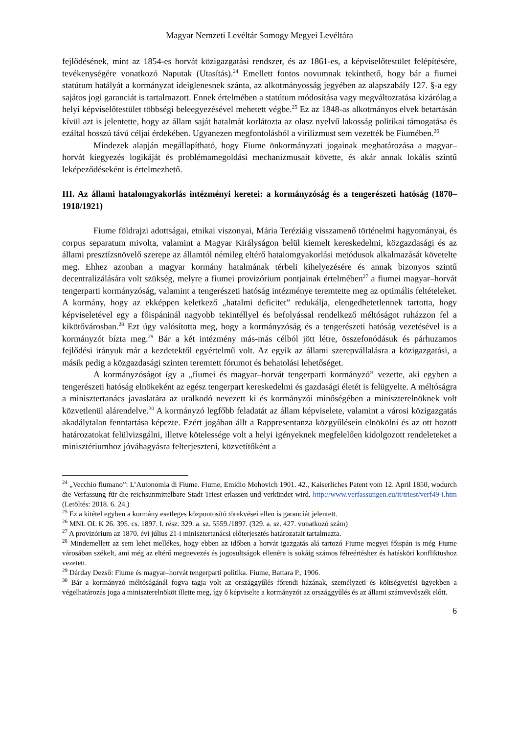Magyar Nemzeti Levéltár Somogy Megyei Levéltára
fejlődésének, mint az 1854-es horvát közigazgatási rendszer, és az 1861-es, a képviselőtestület felépítésére, tevékenységére vonatkozó Naputak (Utasítás).<sup>24</sup> Emellett fontos novumnak tekinthető, hogy bár a fiumei statútum hatályát a kormányzat ideiglenesnek szánta, az alkotmányosság jegyében az alapszabály 127. §-a egy sajátos jogi garanciát is tartalmazott. Ennek értelmében a statútum módosítása vagy megváltoztatása kizárólag a helyi képviselőtestület többségi beleegyezésével mehetett végbe.<sup>25</sup> Ez az 1848-as alkotmányos elvek betartásán kívül azt is jelentette, hogy az állam saját hatalmát korlátozta az olasz nyelvű lakosság politikai támogatása és ezáltal hosszú távú céljai érdekében. Ugyanezen megfontolásból a virilizmust sem vezették be Fiumében.<sup>26</sup>
Mindezek alapján megállapítható, hogy Fiume önkormányzati jogainak meghatározása a magyar–horvát kiegyezés logikáját és problémamegoldási mechanizmusait követte, és akár annak lokális szintű leképeződéseként is értelmezhető.
III. Az állami hatalomgyakorlás intézményi keretei: a kormányzóság és a tengerészeti hatóság (1870–1918/1921)
Fiume földrajzi adottságai, etnikai viszonyai, Mária Teréziáig visszamenő történelmi hagyományai, és corpus separatum mivolta, valamint a Magyar Királyságon belül kiemelt kereskedelmi, közgazdasági és az állami presztízsnövelő szerepe az államtól némileg eltérő hatalomgyakorlási metódusok alkalmazását követelte meg. Ehhez azonban a magyar kormány hatalmának térbeli kihelyezésére és annak bizonyos szintű decentralizálására volt szükség, melyre a fiumei provizórium pontjainak értelmében<sup>27</sup> a fiumei magyar–horvát tengerparti kormányzóság, valamint a tengerészeti hatóság intézménye teremtette meg az optimális feltételeket. A kormány, hogy az ekképpen keletkező „hatalmi deficitet” redukálja, elengedhetetlennek tartotta, hogy képviseletével egy a főispáninál nagyobb tekintéllyel és befolyással rendelkező méltóságot ruházzon fel a kikötővárosban.<sup>28</sup> Ezt úgy valósította meg, hogy a kormányzóság és a tengerészeti hatóság vezetésével is a kormányzót bízta meg.<sup>29</sup> Bár a két intézmény más-más célból jött létre, összefonódásuk és párhuzamos fejlődési irányuk már a kezdetektől egyértelmű volt. Az egyik az állami szerepvállalásra a közigazgatási, a másik pedig a közgazdasági szinten teremtett fórumot és behatolási lehetőséget.
A kormányzóságot így a „fiumei és magyar–horvát tengerparti kormányzó” vezette, aki egyben a tengerészeti hatóság elnökeként az egész tengerpart kereskedelmi és gazdasági életét is felügyelte. A méltóságra a minisztertanács javaslatára az uralkodó nevezett ki és kormányzói minőségében a miniszterelnöknek volt közvetlenül alárendelve.<sup>30</sup> A kormányzó legfőbb feladatát az állam képviselete, valamint a városi közigazgatás akadálytalan fenntartása képezte. Ezért jogában állt a Rappresentanza közgyűlésein elnökölni és az ott hozott határozatokat felülvizsgálni, illetve kötelessége volt a helyi igényeknek megfelelően kidolgozott rendeleteket a minisztériumhoz jóváhagyásra felterjeszteni, közvetítőként a
<sup>24</sup> „Vecchio fiumano”: L’Autonomia di Fiume. Fiume, Emidio Mohovich 1901. 42., Kaiserliches Patent vom 12. April 1850, wodurch die Verfassung für die reichsunmittelbare Stadt Triest erlassen und verkündet wird. http://www.verfassungen.eu/it/triest/verf49-i.htm (Letöltés: 2018. 6. 24.)
<sup>25</sup> Ez a kitétel egyben a kormány esetleges központosító törekvései ellen is garanciát jelentett.
<sup>26</sup> MNL OL K 26. 395. cs. 1897. I. rész. 329. a. sz. 5559./1897. (329. a. sz. 427. vonatkozó szám)
<sup>27</sup> A provizórium az 1870. évi július 21-i minisztertanácsi előterjesztés határozatait tartalmazta.
<sup>28</sup> Mindemellett az sem lehet mellékes, hogy ebben az időben a horvát igazgatás alá tartozó Fiume megyei főispán is még Fiume városában székelt, ami még az eltérő megnevezés és jogosultságok ellenére is sokáig számos félreértéshez és hatásköri konfliktushoz vezetett.
<sup>29</sup> Dárday Dezső: Fiume és magyar–horvát tengerparti politika. Fiume, Battara P., 1906.
<sup>30</sup> Bár a kormányzó méltóságánál fogva tagja volt az országgyűlés főrendi házának, személyzeti és költségvetési ügyekben a végelhatározás joga a miniszterelnököt illette meg, így ő képviselte a kormányzót az országgyűlés és az állami számvevőszék előtt.
6